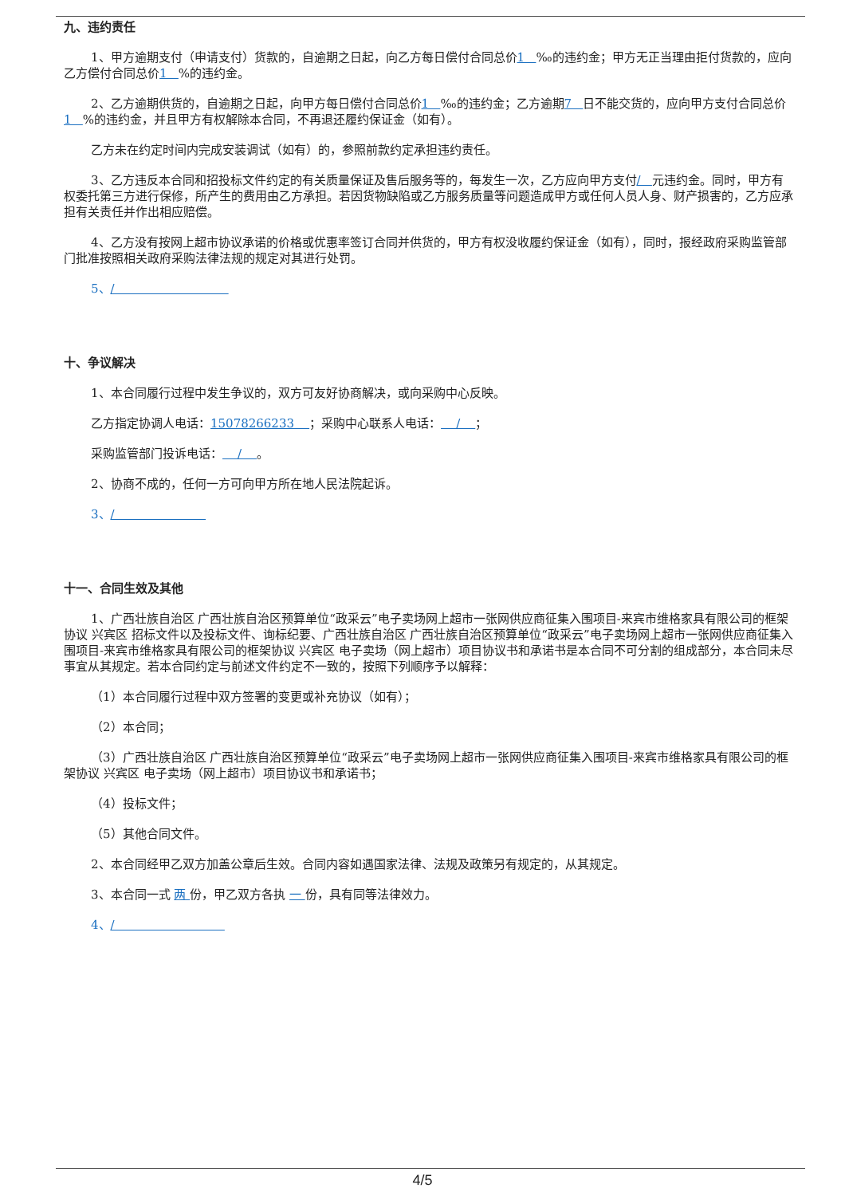九、违约责任
1、甲方逾期支付（申请支付）货款的，自逾期之日起，向乙方每日偿付合同总价1 ‰的违约金；甲方无正当理由拒付货款的，应向乙方偿付合同总价1 %的违约金。
2、乙方逾期供货的，自逾期之日起，向甲方每日偿付合同总价1 ‰的违约金；乙方逾期7 日不能交货的，应向甲方支付合同总价1 %的违约金，并且甲方有权解除本合同，不再退还履约保证金（如有）。
乙方未在约定时间内完成安装调试（如有）的，参照前款约定承担违约责任。
3、乙方违反本合同和招投标文件约定的有关质量保证及售后服务等的，每发生一次，乙方应向甲方支付/ 元违约金。同时，甲方有权委托第三方进行保修，所产生的费用由乙方承担。若因货物缺陷或乙方服务质量等问题造成甲方或任何人员人身、财产损害的，乙方应承担有关责任并作出相应赔偿。
4、乙方没有按网上超市协议承诺的价格或优惠率签订合同并供货的，甲方有权没收履约保证金（如有），同时，报经政府采购监管部门批准按照相关政府采购法律法规的规定对其进行处罚。
5、/
十、争议解决
1、本合同履行过程中发生争议的，双方可友好协商解决，或向采购中心反映。
乙方指定协调人电话：15078266233 ；采购中心联系人电话： / ；
采购监管部门投诉电话： / 。
2、协商不成的，任何一方可向甲方所在地人民法院起诉。
3、/
十一、合同生效及其他
1、广西壮族自治区 广西壮族自治区预算单位“政采云”电子卖场网上超市一张网供应商征集入围项目-来宾市维格家具有限公司的框架协议 兴宾区 招标文件以及投标文件、询标纪要、广西壮族自治区 广西壮族自治区预算单位“政采云”电子卖场网上超市一张网供应商征集入围项目-来宾市维格家具有限公司的框架协议 兴宾区 电子卖场（网上超市）项目协议书和承诺书是本合同不可分割的组成部分，本合同未尽事宜从其规定。若本合同约定与前述文件约定不一致的，按照下列顺序予以解释：
（1）本合同履行过程中双方签署的变更或补充协议（如有）；
（2）本合同；
（3）广西壮族自治区 广西壮族自治区预算单位“政采云”电子卖场网上超市一张网供应商征集入围项目-来宾市维格家具有限公司的框架协议 兴宾区 电子卖场（网上超市）项目协议书和承诺书；
（4）投标文件；
（5）其他合同文件。
2、本合同经甲乙双方加盖公章后生效。合同内容如遇国家法律、法规及政策另有规定的，从其规定。
3、本合同一式 两 份，甲乙双方各执 一 份，具有同等法律效力。
4、/
4/5